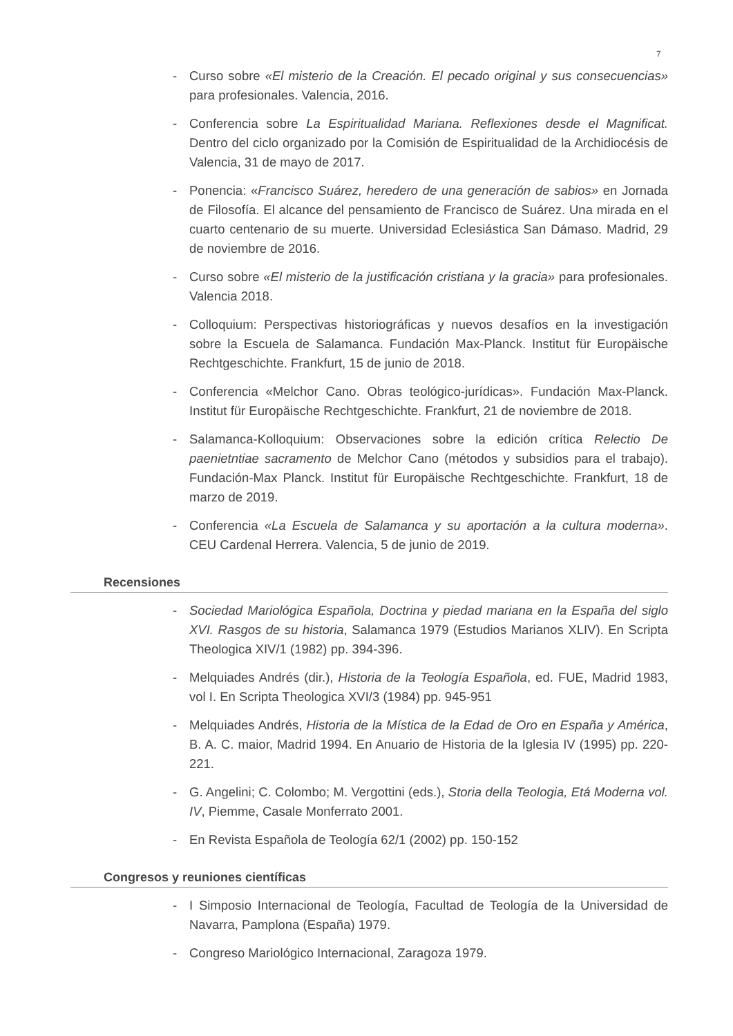7
- Curso sobre «El misterio de la Creación. El pecado original y sus consecuencias» para profesionales. Valencia, 2016.
- Conferencia sobre La Espiritualidad Mariana. Reflexiones desde el Magnificat. Dentro del ciclo organizado por la Comisión de Espiritualidad de la Archidiocésis de Valencia, 31 de mayo de 2017.
- Ponencia: «Francisco Suárez, heredero de una generación de sabios» en Jornada de Filosofía. El alcance del pensamiento de Francisco de Suárez. Una mirada en el cuarto centenario de su muerte. Universidad Eclesiástica San Dámaso. Madrid, 29 de noviembre de 2016.
- Curso sobre «El misterio de la justificación cristiana y la gracia» para profesionales. Valencia 2018.
- Colloquium: Perspectivas historiográficas y nuevos desafíos en la investigación sobre la Escuela de Salamanca. Fundación Max-Planck. Institut für Europäische Rechtgeschichte. Frankfurt, 15 de junio de 2018.
- Conferencia «Melchor Cano. Obras teológico-jurídicas». Fundación Max-Planck. Institut für Europäische Rechtgeschichte. Frankfurt, 21 de noviembre de 2018.
- Salamanca-Kolloquium: Observaciones sobre la edición crítica Relectio De paenietntiae sacramento de Melchor Cano (métodos y subsidios para el trabajo). Fundación-Max Planck. Institut für Europäische Rechtgeschichte. Frankfurt, 18 de marzo de 2019.
- Conferencia «La Escuela de Salamanca y su aportación a la cultura moderna». CEU Cardenal Herrera. Valencia, 5 de junio de 2019.
Recensiones
- Sociedad Mariológica Española, Doctrina y piedad mariana en la España del siglo XVI. Rasgos de su historia, Salamanca 1979 (Estudios Marianos XLIV). En Scripta Theologica XIV/1 (1982) pp. 394-396.
- Melquiades Andrés (dir.), Historia de la Teología Española, ed. FUE, Madrid 1983, vol I. En Scripta Theologica XVI/3 (1984) pp. 945-951
- Melquiades Andrés, Historia de la Mística de la Edad de Oro en España y América, B. A. C. maior, Madrid 1994. En Anuario de Historia de la Iglesia IV (1995) pp. 220-221.
- G. Angelini; C. Colombo; M. Vergottini (eds.), Storia della Teologia, Etá Moderna vol. IV, Piemme, Casale Monferrato 2001.
- En Revista Española de Teología 62/1 (2002) pp. 150-152
Congresos y reuniones científicas
- I Simposio Internacional de Teología, Facultad de Teología de la Universidad de Navarra, Pamplona (España) 1979.
- Congreso Mariológico Internacional, Zaragoza 1979.